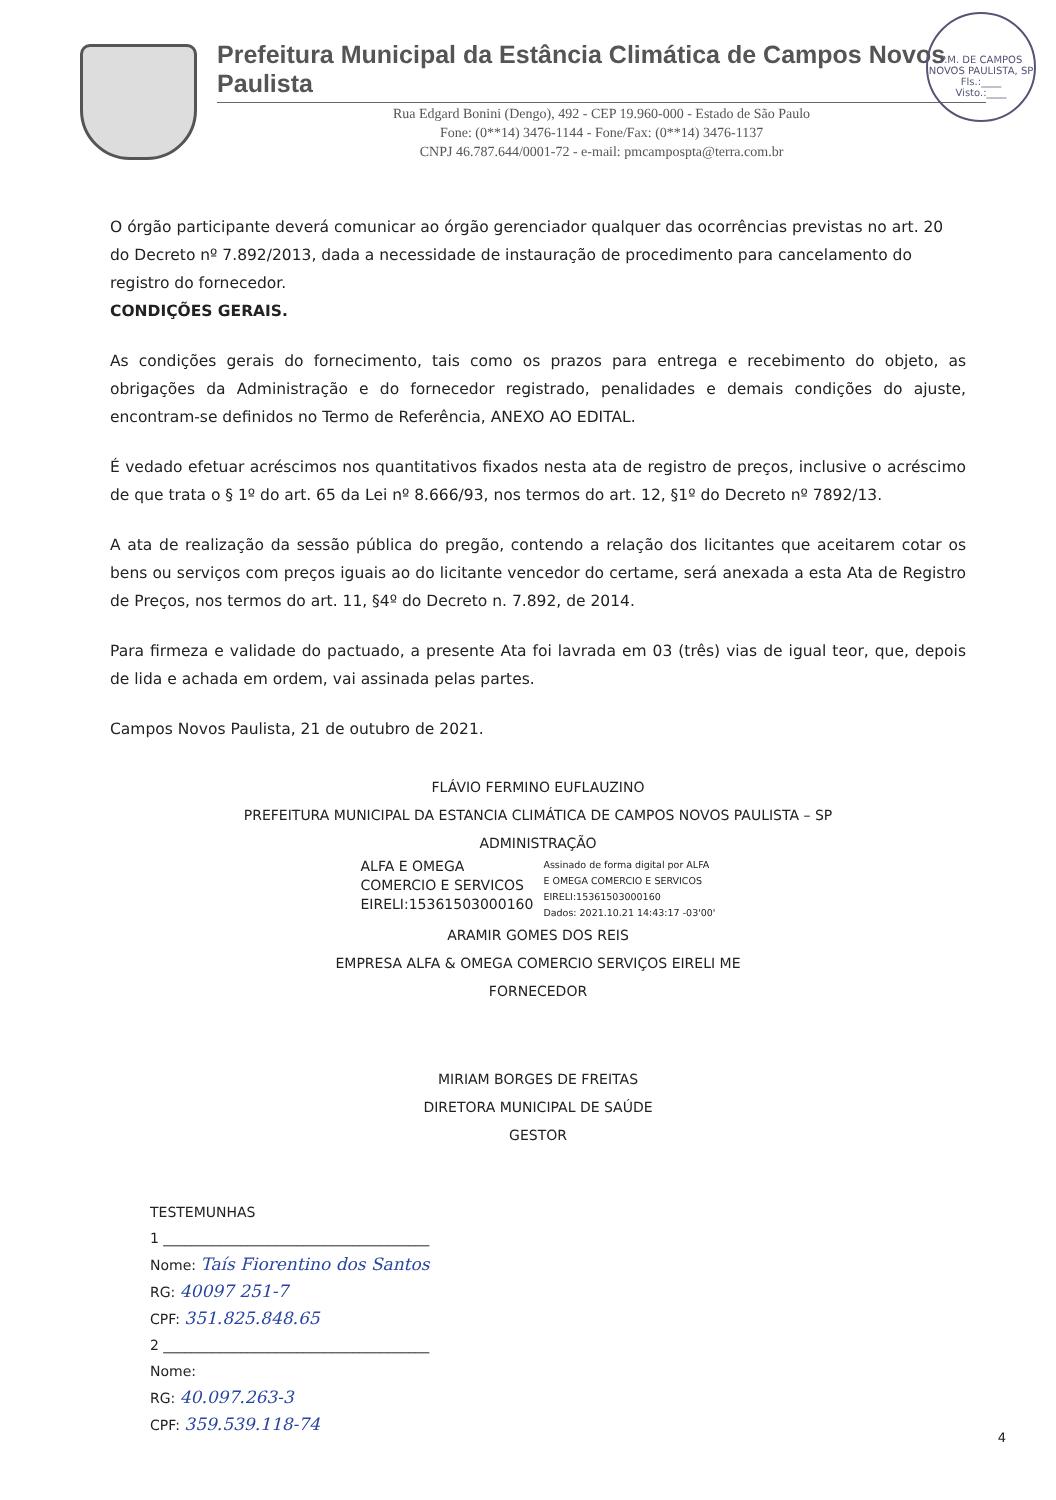P.M. DE CAMPOS NOVOS PAULISTA, SP
Fls.:____
Visto.:____
Prefeitura Municipal da Estância Climática de Campos Novos Paulista
Rua Edgard Bonini (Dengo), 492 - CEP 19.960-000 - Estado de São Paulo
Fone: (0**14) 3476-1144 - Fone/Fax: (0**14) 3476-1137
CNPJ 46.787.644/0001-72 - e-mail: pmcampospta@terra.com.br
O órgão participante deverá comunicar ao órgão gerenciador qualquer das ocorrências previstas no art. 20 do Decreto nº 7.892/2013, dada a necessidade de instauração de procedimento para cancelamento do registro do fornecedor.
CONDIÇÕES GERAIS.
As condições gerais do fornecimento, tais como os prazos para entrega e recebimento do objeto, as obrigações da Administração e do fornecedor registrado, penalidades e demais condições do ajuste, encontram-se definidos no Termo de Referência, ANEXO AO EDITAL.
É vedado efetuar acréscimos nos quantitativos fixados nesta ata de registro de preços, inclusive o acréscimo de que trata o § 1º do art. 65 da Lei nº 8.666/93, nos termos do art. 12, §1º do Decreto nº 7892/13.
A ata de realização da sessão pública do pregão, contendo a relação dos licitantes que aceitarem cotar os bens ou serviços com preços iguais ao do licitante vencedor do certame, será anexada a esta Ata de Registro de Preços, nos termos do art. 11, §4º do Decreto n. 7.892, de 2014.
Para firmeza e validade do pactuado, a presente Ata foi lavrada em 03 (três) vias de igual teor, que, depois de lida e achada em ordem, vai assinada pelas partes.
Campos Novos Paulista, 21 de outubro de 2021.
FLÁVIO FERMINO EUFLAUZINO
PREFEITURA MUNICIPAL DA ESTANCIA CLIMÁTICA DE CAMPOS NOVOS PAULISTA – SP
ADMINISTRAÇÃO
ALFA E OMEGA
COMERCIO E SERVICOS
EIRELI:15361503000160
Assinado de forma digital por ALFA
E OMEGA COMERCIO E SERVICOS
EIRELI:15361503000160
Dados: 2021.10.21 14:43:17 -03'00'
ARAMIR GOMES DOS REIS
EMPRESA ALFA & OMEGA COMERCIO SERVIÇOS EIRELI ME
FORNECEDOR
MIRIAM BORGES DE FREITAS
DIRETORA MUNICIPAL DE SAÚDE
GESTOR
TESTEMUNHAS
1 ______________________________________
Nome: Taís Fiorentino dos Santos
RG: 40097 251-7
CPF: 351.825.848.65
2 ______________________________________
Nome:
RG: 40.097.263-3
CPF: 359.539.118-74
4